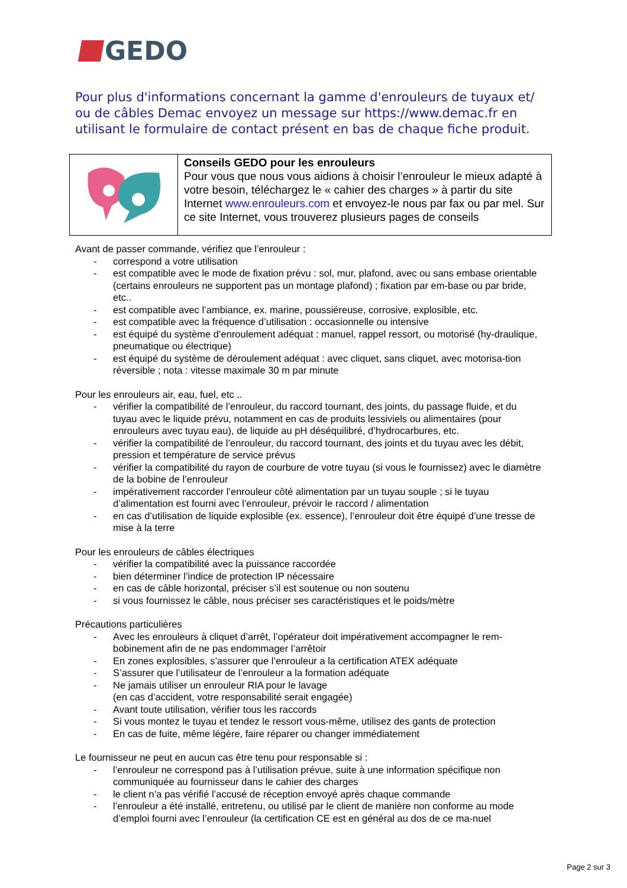GEDO
Pour plus d'informations concernant la gamme d'enrouleurs de tuyaux et/ ou de câbles Demac envoyez un message sur https://www.demac.fr en utilisant le formulaire de contact présent en bas de chaque fiche produit.
| | Conseils GEDO pour les enrouleurs Pour vous que nous vous aidions à choisir l’enrouleur le mieux adapté à votre besoin, téléchargez le « cahier des charges » à partir du site Internet www.enrouleurs.com et envoyez-le nous par fax ou par mel. Sur ce site Internet, vous trouverez plusieurs pages de conseils |
Avant de passer commande, vérifiez que l’enrouleur :
- correspond a votre utilisation
- est compatible avec le mode de fixation prévu : sol, mur, plafond, avec ou sans embase orientable (certains enrouleurs ne supportent pas un montage plafond) ; fixation par em-base ou par bride, etc..
- est compatible avec l’ambiance, ex. marine, poussiéreuse, corrosive, explosible, etc.
- est compatible avec la fréquence d’utilisation : occasionnelle ou intensive
- est équipé du système d’enroulement adéquat : manuel, rappel ressort, ou motorisé (hy-draulique, pneumatique ou électrique)
- est équipé du système de déroulement adéquat : avec cliquet, sans cliquet, avec motorisa-tion réversible ; nota : vitesse maximale 30 m par minute
Pour les enrouleurs air, eau, fuel, etc ..
- vérifier la compatibilité de l’enrouleur, du raccord tournant, des joints, du passage fluide, et du tuyau avec le liquide prévu, notamment en cas de produits lessiviels ou alimentaires (pour enrouleurs avec tuyau eau), de liquide au pH déséquilibré, d’hydrocarbures, etc.
- vérifier la compatibilité de l’enrouleur, du raccord tournant, des joints et du tuyau avec les débit, pression et température de service prévus
- vérifier la compatibilité du rayon de courbure de votre tuyau (si vous le fournissez) avec le diamètre de la bobine de l’enrouleur
- impérativement raccorder l’enrouleur côté alimentation par un tuyau souple ; si le tuyau d’alimentation est fourni avec l’enrouleur, prévoir le raccord / alimentation
- en cas d’utilisation de liquide explosible (ex. essence), l’enrouleur doit être équipé d’une tresse de mise à la terre
Pour les enrouleurs de câbles électriques
- vérifier la compatibilité avec la puissance raccordée
- bien déterminer l’indice de protection IP nécessaire
- en cas de câble horizontal, préciser s’il est soutenue ou non soutenu
- si vous fournissez le câble, nous préciser ses caractéristiques et le poids/mètre
Précautions particulières
- Avec les enrouleurs à cliquet d’arrêt, l’opérateur doit impérativement accompagner le rem-bobinement afin de ne pas endommager l’arrêtoir
- En zones explosibles, s’assurer que l’enrouleur a la certification ATEX adéquate
- S’assurer que l’utilisateur de l’enrouleur a la formation adéquate
- Ne jamais utiliser un enrouleur RIA pour le lavage
(en cas d’accident, votre responsabilité serait engagée)
- Avant toute utilisation, vérifier tous les raccords
- Si vous montez le tuyau et tendez le ressort vous-même, utilisez des gants de protection
- En cas de fuite, même légère, faire réparer ou changer immédiatement
Le fournisseur ne peut en aucun cas être tenu pour responsable si :
- l’enrouleur ne correspond pas à l’utilisation prévue, suite à une information spécifique non communiquée au fournisseur dans le cahier des charges
- le client n’a pas vérifié l’accusé de réception envoyé après chaque commande
- l’enrouleur a été installé, entretenu, ou utilisé par le client de manière non conforme au mode d’emploi fourni avec l’enrouleur (la certification CE est en général au dos de ce ma-nuel
Page 2 sur 3